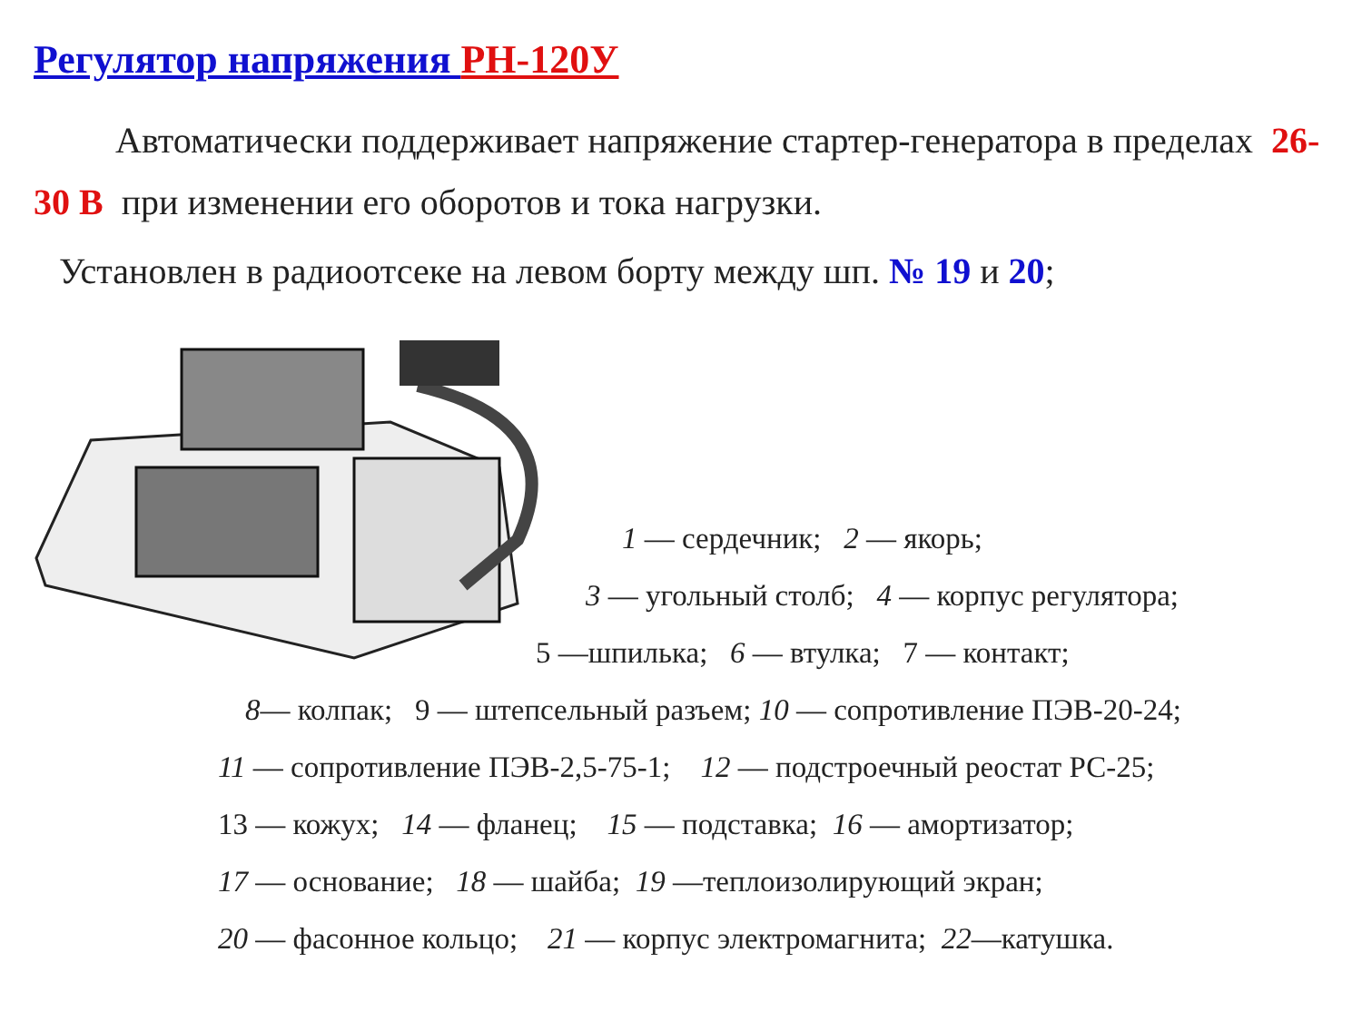Регулятор напряжения РН-120У
Автоматически поддерживает напряжение стартер-генератора в пределах 26-30 В при изменении его оборотов и тока нагрузки.
Установлен в радиоотсеке на левом борту между шп. № 19 и 20;
1 — сердечник; 2 — якорь;
3 — угольный столб; 4 — корпус регулятора;
5 —шпилька; 6 — втулка; 7 — контакт;
8— колпак; 9 — штепсельный разъем; 10 — сопротивление ПЭВ-20-24;
11 — сопротивление ПЭВ-2,5-75-1; 12 — подстроечный реостат РС-25;
13 — кожух; 14 — фланец; 15 — подставка; 16 — амортизатор;
17 — основание; 18 — шайба; 19 —теплоизолирующий экран;
20 — фасонное кольцо; 21 — корпус электромагнита; 22—катушка.